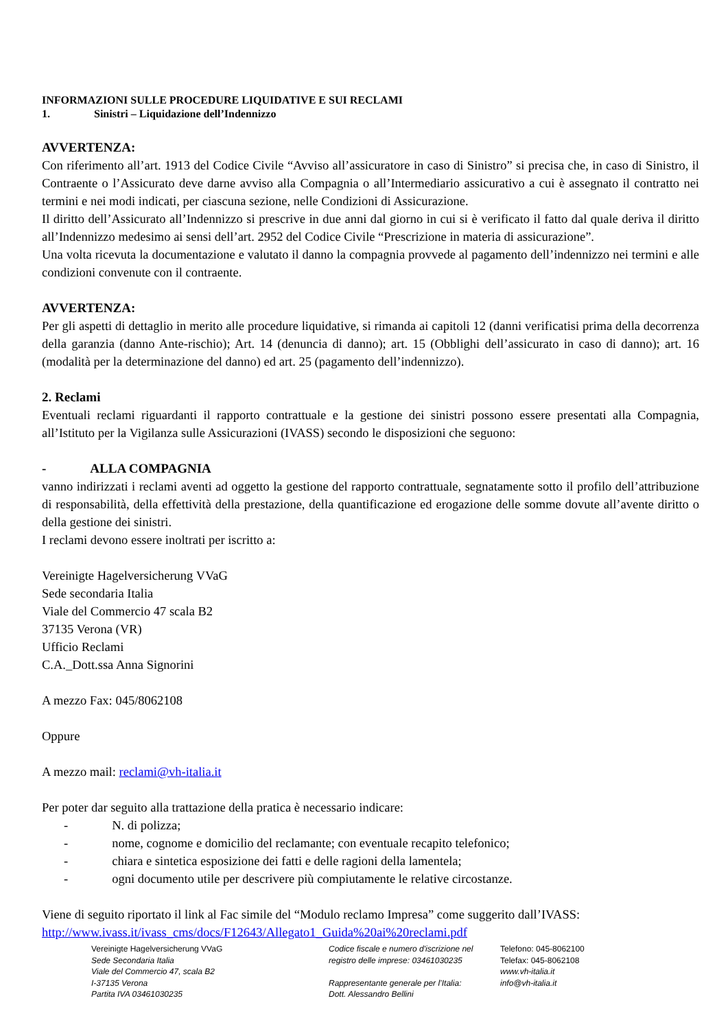INFORMAZIONI SULLE PROCEDURE LIQUIDATIVE E SUI RECLAMI
1. Sinistri – Liquidazione dell’Indennizzo
AVVERTENZA:
Con riferimento all’art. 1913 del Codice Civile “Avviso all’assicuratore in caso di Sinistro” si precisa che, in caso di Sinistro, il Contraente o l’Assicurato deve darne avviso alla Compagnia o all’Intermediario assicurativo a cui è assegnato il contratto nei termini e nei modi indicati, per ciascuna sezione, nelle Condizioni di Assicurazione.
Il diritto dell’Assicurato all’Indennizzo si prescrive in due anni dal giorno in cui si è verificato il fatto dal quale deriva il diritto all’Indennizzo medesimo ai sensi dell’art. 2952 del Codice Civile “Prescrizione in materia di assicurazione”.
Una volta ricevuta la documentazione e valutato il danno la compagnia provvede al pagamento dell’indennizzo nei termini e alle condizioni convenute con il contraente.
AVVERTENZA:
Per gli aspetti di dettaglio in merito alle procedure liquidative, si rimanda ai capitoli 12 (danni verificatisi prima della decorrenza della garanzia (danno Ante-rischio); Art. 14 (denuncia di danno); art. 15 (Obblighi dell’assicurato in caso di danno); art. 16 (modalità per la determinazione del danno) ed art. 25 (pagamento dell’indennizzo).
2. Reclami
Eventuali reclami riguardanti il rapporto contrattuale e la gestione dei sinistri possono essere presentati alla Compagnia, all’Istituto per la Vigilanza sulle Assicurazioni (IVASS) secondo le disposizioni che seguono:
- ALLA COMPAGNIA
vanno indirizzati i reclami aventi ad oggetto la gestione del rapporto contrattuale, segnatamente sotto il profilo dell’attribuzione di responsabilità, della effettività della prestazione, della quantificazione ed erogazione delle somme dovute all’avente diritto o della gestione dei sinistri.
I reclami devono essere inoltrati per iscritto a:
Vereinigte Hagelversicherung VVaG
Sede secondaria Italia
Viale del Commercio 47 scala B2
37135 Verona (VR)
Ufficio Reclami
C.A._Dott.ssa Anna Signorini
A mezzo Fax: 045/8062108
Oppure
A mezzo mail: reclami@vh-italia.it
Per poter dar seguito alla trattazione della pratica è necessario indicare:
- N. di polizza;
- nome, cognome e domicilio del reclamante; con eventuale recapito telefonico;
- chiara e sintetica esposizione dei fatti e delle ragioni della lamentela;
- ogni documento utile per descrivere più compiutamente le relative circostanze.
Viene di seguito riportato il link al Fac simile del “Modulo reclamo Impresa” come suggerito dall’IVASS:
http://www.ivass.it/ivass_cms/docs/F12643/Allegato1_Guida%20ai%20reclami.pdf
Vereinigte Hagelversicherung VVaG
Sede Secondaria Italia
Viale del Commercio 47, scala B2
I-37135 Verona
Partita IVA 03461030235
Codice fiscale e numero d'iscrizione nel
registro delle imprese: 03461030235
Rappresentante generale per l’Italia:
Dott. Alessandro Bellini
Telefono: 045-8062100
Telefax: 045-8062108
www.vh-italia.it
info@vh-italia.it